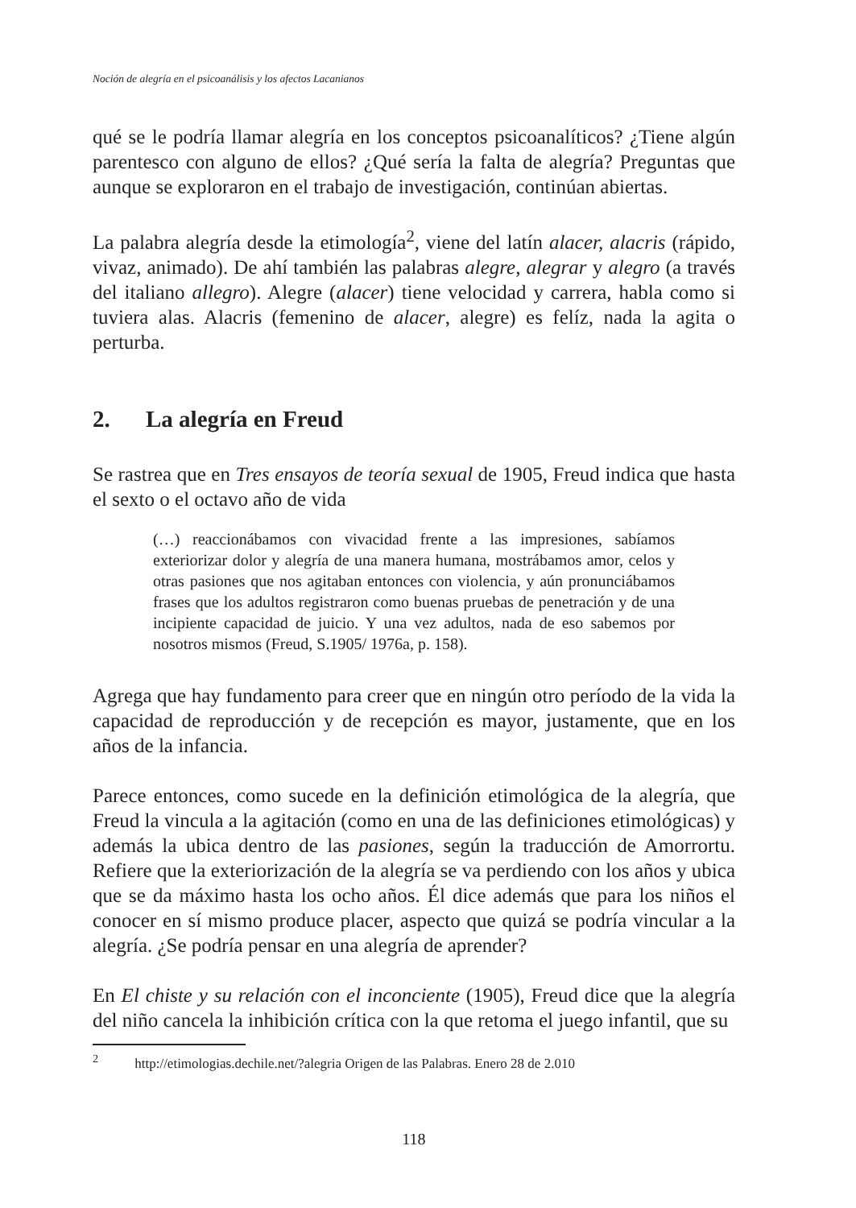Noción de alegría en el psicoanálisis y los afectos Lacanianos
qué se le podría llamar alegría en los conceptos psicoanalíticos? ¿Tiene algún parentesco con alguno de ellos? ¿Qué sería la falta de alegría? Preguntas que aunque se exploraron en el trabajo de investigación, continúan abiertas.
La palabra alegría desde la etimología<sup>2</sup>, viene del latín alacer, alacris (rápido, vivaz, animado). De ahí también las palabras alegre, alegrar y alegro (a través del italiano allegro). Alegre (alacer) tiene velocidad y carrera, habla como si tuviera alas. Alacris (femenino de alacer, alegre) es felíz, nada la agita o perturba.
2. La alegría en Freud
Se rastrea que en Tres ensayos de teoría sexual de 1905, Freud indica que hasta el sexto o el octavo año de vida
(…) reaccionábamos con vivacidad frente a las impresiones, sabíamos exteriorizar dolor y alegría de una manera humana, mostrábamos amor, celos y otras pasiones que nos agitaban entonces con violencia, y aún pronunciábamos frases que los adultos registraron como buenas pruebas de penetración y de una incipiente capacidad de juicio. Y una vez adultos, nada de eso sabemos por nosotros mismos (Freud, S.1905/ 1976a, p. 158).
Agrega que hay fundamento para creer que en ningún otro período de la vida la capacidad de reproducción y de recepción es mayor, justamente, que en los años de la infancia.
Parece entonces, como sucede en la definición etimológica de la alegría, que Freud la vincula a la agitación (como en una de las definiciones etimológicas) y además la ubica dentro de las pasiones, según la traducción de Amorrortu. Refiere que la exteriorización de la alegría se va perdiendo con los años y ubica que se da máximo hasta los ocho años. Él dice además que para los niños el conocer en sí mismo produce placer, aspecto que quizá se podría vincular a la alegría. ¿Se podría pensar en una alegría de aprender?
En El chiste y su relación con el inconciente (1905), Freud dice que la alegría del niño cancela la inhibición crítica con la que retoma el juego infantil, que su
<sup>2</sup> http://etimologias.dechile.net/?alegria Origen de las Palabras. Enero 28 de 2.010
118